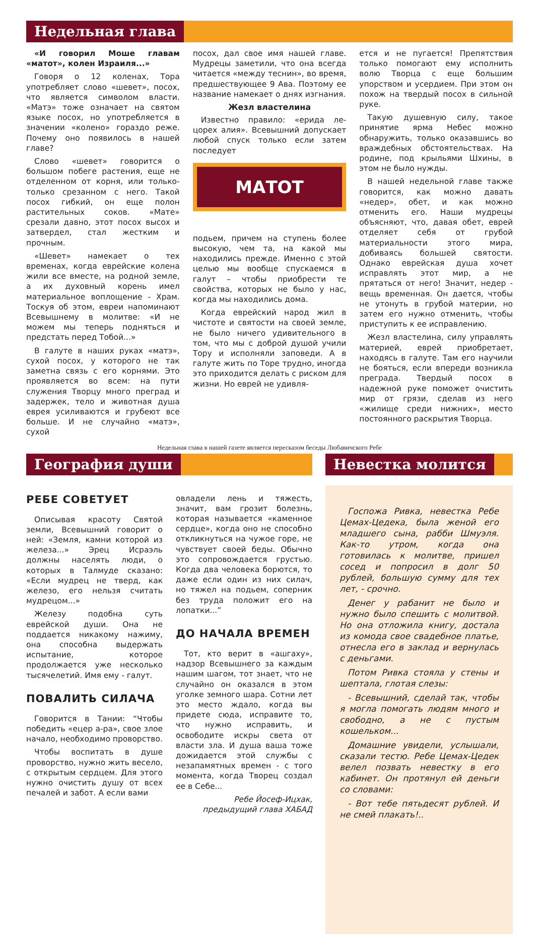Недельная глава
«И говорил Моше главам «матот», колен Израиля...»
Говоря о 12 коленах, Тора употребляет слово «шевет», посох, что является символом власти. «Матэ» тоже означает на святом языке посох, но употребляется в значении «колено» гораздо реже. Почему оно появилось в нашей главе?
Слово «шевет» говорится о большом побеге растения, еще не отделенном от корня, или только-только срезанном с него. Такой посох гибкий, он еще полон растительных соков. «Мате» срезали давно, этот посох высох и затвердел, стал жестким и прочным.
«Шевет» намекает о тех временах, когда еврейские колена жили все вместе, на родной земле, а их духовный корень имел материальное воплощение - Храм. Тоскуя об этом, евреи напоминают Всевышнему в молитве: «И не можем мы теперь подняться и предстать перед Тобой...»
В галуте в наших руках «матэ», сухой посох, у которого не так заметна связь с его корнями. Это проявляется во всем: на пути служения Творцу много преград и задержек, тело и животная душа еврея усиливаются и грубеют все больше. И не случайно «матэ», сухой
посох, дал свое имя нашей главе. Мудрецы заметили, что она всегда читается «между теснин», во время, предшествующее 9 Ава. Поэтому ее название намекает о днях изгнания.
Жезл властелина
Известно правило: «ерида ле-цорех алия». Всевышний допускает любой спуск только если затем последует
МАТОТ
подьем, причем на ступень более высокую, чем та, на какой мы находились прежде. Именно с этой целью мы вообще спускаемся в галут – чтобы приобрести те свойства, которых не было у нас, когда мы находились дома.
Когда еврейский народ жил в чистоте и святости на своей земле, не было ничего удивительного в том, что мы с доброй душой учили Тору и исполняли заповеди. А в галуте жить по Торе трудно, иногда это приходится делать с риском для жизни. Но еврей не удивля-
ется и не пугается! Препятствия только помогают ему исполнить волю Творца с еще большим упорством и усердием. При этом он похож на твердый посох в сильной руке.
Такую душевную силу, такое принятие ярма Небес можно обнаружить, только оказавшись во враждебных обстоятельствах. На родине, под крыльями Шхины, в этом не было нужды.
В нашей недельной главе также говорится, как можно давать «недер», обет, и как можно отменить его. Наши мудрецы объясняют, что, давая обет, еврей отделяет себя от грубой материальности этого мира, добиваясь большей святости. Однако еврейская душа хочет исправлять этот мир, а не прятаться от него! Значит, недер - вещь временная. Он дается, чтобы не утонуть в грубой материи, но затем его нужно отменить, чтобы приступить к ее исправлению.
Жезл властелина, силу управлять материей, еврей приобретает, находясь в галуте. Там его научили не бояться, если впереди возникла преграда. Твердый посох в надежной руке поможет очистить мир от грязи, сделав из него «жилище среди нижних», место постоянного раскрытия Творца.
Недельная глава в нашей газете является пересказом беседы Любавичского Ребе
География души
РЕБЕ СОВЕТУЕТ
Описывая красоту Святой земли, Всевышний говорит о ней: «Земля, камни которой из железа...» Эрец Исраэль должны населять люди, о которых в Талмуде сказано: «Если мудрец не тверд, как железо, его нельзя считать мудрецом...»
Железу подобна суть еврейской души. Она не поддается никакому нажиму, она способна выдержать испытание, которое продолжается уже несколько тысячелетий. Имя ему - галут.
ПОВАЛИТЬ СИЛАЧА
Говорится в Тании: “Чтобы победить «ецер а-ра», свое злое начало, необходимо проворство.
Чтобы воспитать в душе проворство, нужно жить весело, с открытым сердцем. Для этого нужно очистить душу от всех печалей и забот. А если вами
овладели лень и тяжесть, значит, вам грозит болезнь, которая называется «каменное сердце», когда оно не способно откликнуться на чужое горе, не чувствует своей беды. Обычно это сопровождается грустью. Когда два человека борются, то даже если один из них силач, но тяжел на подьем, соперник без труда положит его на лопатки...”
ДО НАЧАЛА ВРЕМЕН
Тот, кто верит в «ашгаху», надзор Всевышнего за каждым нашим шагом, тот знает, что не случайно он оказался в этом уголке земного шара. Сотни лет это место ждало, когда вы придете сюда, исправите то, что нужно исправить, и освободите искры света от власти зла. И душа ваша тоже дожидается этой службы с незапамятных времен - с того момента, когда Творец создал ее в Себе...
Ребе Йосеф-Ицхак,
предыдущий глава ХАБАД
Невестка молится
Госпожа Ривка, невестка Ребе Цемах-Цедека, была женой его младшего сына, рабби Шмуэля. Как-то утром, когда она готовилась к молитве, пришел сосед и попросил в долг 50 рублей, большую сумму для тех лет, - срочно.
Денег у рабанит не было и нужно было спешить с молитвой. Но она отложила книгу, достала из комода свое свадебное платье, отнесла его в заклад и вернулась с деньгами.
Потом Ривка стояла у стены и шептала, глотая слезы:
- Всевышний, сделай так, чтобы я могла помогать людям много и свободно, а не с пустым кошельком...
Домашние увидели, услышали, сказали тестю. Ребе Цемах-Цедек велел позвать невестку в его кабинет. Он протянул ей деньги со словами:
- Вот тебе пятьдесят рублей. И не смей плакать!..